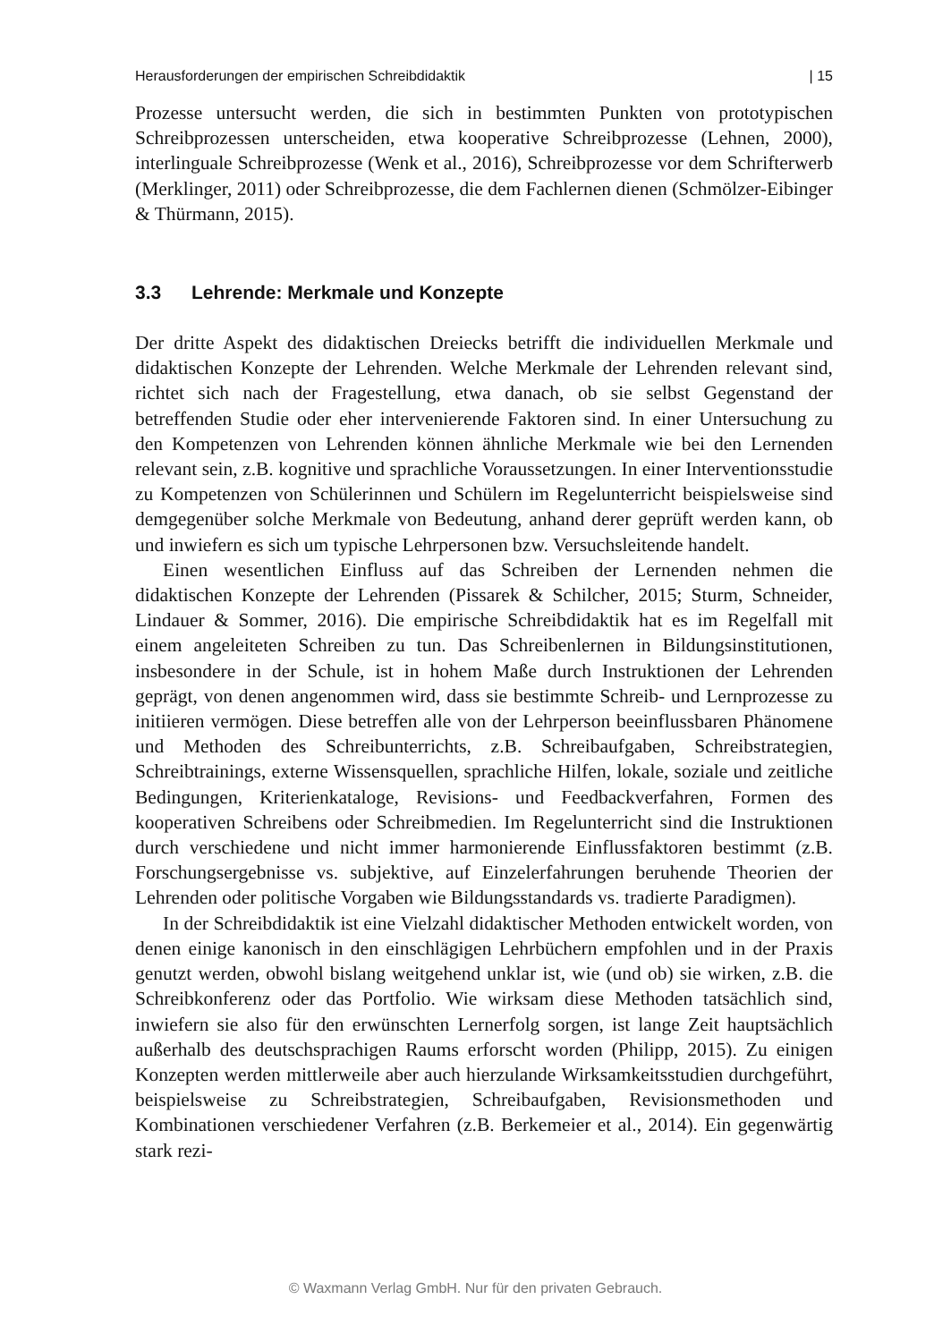Herausforderungen der empirischen Schreibdidaktik | 15
Prozesse untersucht werden, die sich in bestimmten Punkten von prototypischen Schreibprozessen unterscheiden, etwa kooperative Schreibprozesse (Lehnen, 2000), interlinguale Schreibprozesse (Wenk et al., 2016), Schreibprozesse vor dem Schrifterwerb (Merklinger, 2011) oder Schreibprozesse, die dem Fachlernen dienen (Schmölzer-Eibinger & Thürmann, 2015).
3.3 Lehrende: Merkmale und Konzepte
Der dritte Aspekt des didaktischen Dreiecks betrifft die individuellen Merkmale und didaktischen Konzepte der Lehrenden. Welche Merkmale der Lehrenden relevant sind, richtet sich nach der Fragestellung, etwa danach, ob sie selbst Gegenstand der betreffenden Studie oder eher intervenierende Faktoren sind. In einer Untersuchung zu den Kompetenzen von Lehrenden können ähnliche Merkmale wie bei den Lernenden relevant sein, z.B. kognitive und sprachliche Voraussetzungen. In einer Interventionsstudie zu Kompetenzen von Schülerinnen und Schülern im Regelunterricht beispielsweise sind demgegenüber solche Merkmale von Bedeutung, anhand derer geprüft werden kann, ob und inwiefern es sich um typische Lehrpersonen bzw. Versuchsleitende handelt.
Einen wesentlichen Einfluss auf das Schreiben der Lernenden nehmen die didaktischen Konzepte der Lehrenden (Pissarek & Schilcher, 2015; Sturm, Schneider, Lindauer & Sommer, 2016). Die empirische Schreibdidaktik hat es im Regelfall mit einem angeleiteten Schreiben zu tun. Das Schreibenlernen in Bildungsinstitutionen, insbesondere in der Schule, ist in hohem Maße durch Instruktionen der Lehrenden geprägt, von denen angenommen wird, dass sie bestimmte Schreib- und Lernprozesse zu initiieren vermögen. Diese betreffen alle von der Lehrperson beeinflussbaren Phänomene und Methoden des Schreibunterrichts, z.B. Schreibaufgaben, Schreibstrategien, Schreibtrainings, externe Wissensquellen, sprachliche Hilfen, lokale, soziale und zeitliche Bedingungen, Kriterienkataloge, Revisions- und Feedbackverfahren, Formen des kooperativen Schreibens oder Schreibmedien. Im Regelunterricht sind die Instruktionen durch verschiedene und nicht immer harmonierende Einflussfaktoren bestimmt (z.B. Forschungsergebnisse vs. subjektive, auf Einzelerfahrungen beruhende Theorien der Lehrenden oder politische Vorgaben wie Bildungsstandards vs. tradierte Paradigmen).
In der Schreibdidaktik ist eine Vielzahl didaktischer Methoden entwickelt worden, von denen einige kanonisch in den einschlägigen Lehrbüchern empfohlen und in der Praxis genutzt werden, obwohl bislang weitgehend unklar ist, wie (und ob) sie wirken, z.B. die Schreibkonferenz oder das Portfolio. Wie wirksam diese Methoden tatsächlich sind, inwiefern sie also für den erwünschten Lernerfolg sorgen, ist lange Zeit hauptsächlich außerhalb des deutschsprachigen Raums erforscht worden (Philipp, 2015). Zu einigen Konzepten werden mittlerweile aber auch hierzulande Wirksamkeitsstudien durchgeführt, beispielsweise zu Schreibstrategien, Schreibaufgaben, Revisionsmethoden und Kombinationen verschiedener Verfahren (z.B. Berkemeier et al., 2014). Ein gegenwärtig stark rezi-
© Waxmann Verlag GmbH. Nur für den privaten Gebrauch.